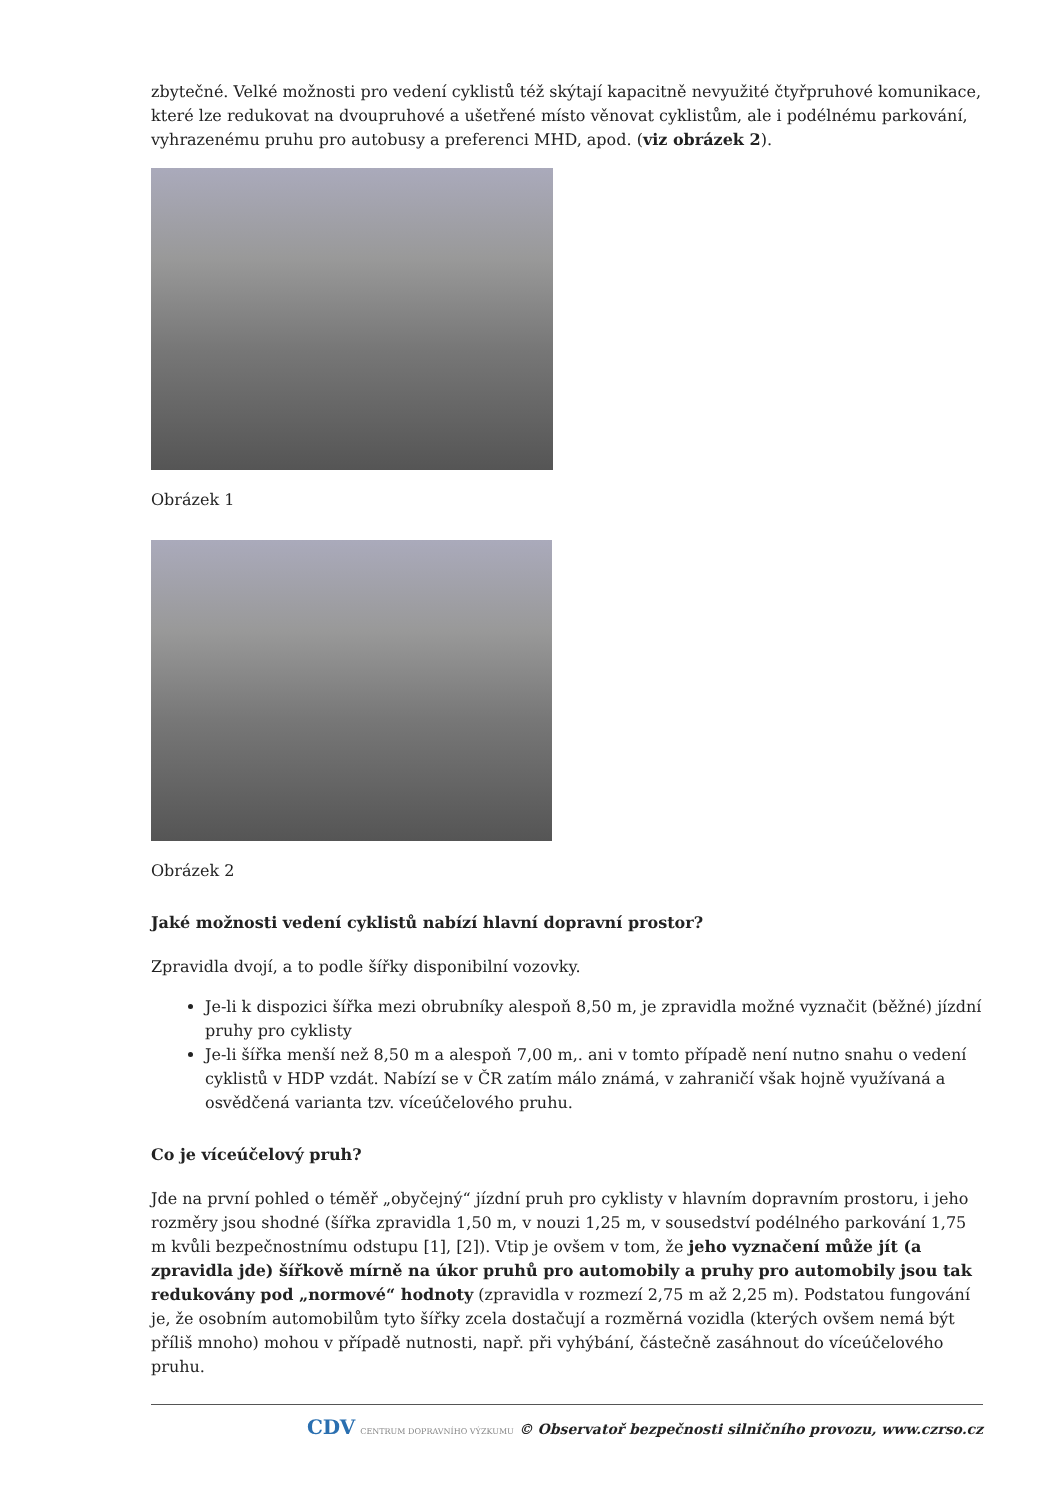zbytečné. Velké možnosti pro vedení cyklistů též skýtají kapacitně nevyužité čtyřpruhové komunikace, které lze redukovat na dvoupruhové a ušetřené místo věnovat cyklistům, ale i podélnému parkování, vyhrazenému pruhu pro autobusy a preferenci MHD, apod. (viz obrázek 2).
Obrázek 1
Obrázek 2
Jaké možnosti vedení cyklistů nabízí hlavní dopravní prostor?
Zpravidla dvojí, a to podle šířky disponibilní vozovky.
Je-li k dispozici šířka mezi obrubníky alespoň 8,50 m, je zpravidla možné vyznačit (běžné) jízdní pruhy pro cyklisty
Je-li šířka menší než 8,50 m a alespoň 7,00 m,. ani v tomto případě není nutno snahu o vedení cyklistů v HDP vzdát. Nabízí se v ČR zatím málo známá, v zahraničí však hojně využívaná a osvědčená varianta tzv. víceúčelového pruhu.
Co je víceúčelový pruh?
Jde na první pohled o téměř „obyčejný“ jízdní pruh pro cyklisty v hlavním dopravním prostoru, i jeho rozměry jsou shodné (šířka zpravidla 1,50 m, v nouzi 1,25 m, v sousedství podélného parkování 1,75 m kvůli bezpečnostnímu odstupu [1], [2]). Vtip je ovšem v tom, že jeho vyznačení může jít (a zpravidla jde) šířkově mírně na úkor pruhů pro automobily a pruhy pro automobily jsou tak redukovány pod „normové“ hodnoty (zpravidla v rozmezí 2,75 m až 2,25 m). Podstatou fungování je, že osobním automobilům tyto šířky zcela dostačují a rozměrná vozidla (kterých ovšem nemá být příliš mnoho) mohou v případě nutnosti, např. při vyhýbání, částečně zasáhnout do víceúčelového pruhu.
CDV CENTRUM DOPRAVNÍHO VÝZKUMU © Observatoř bezpečnosti silničního provozu, www.czrso.cz